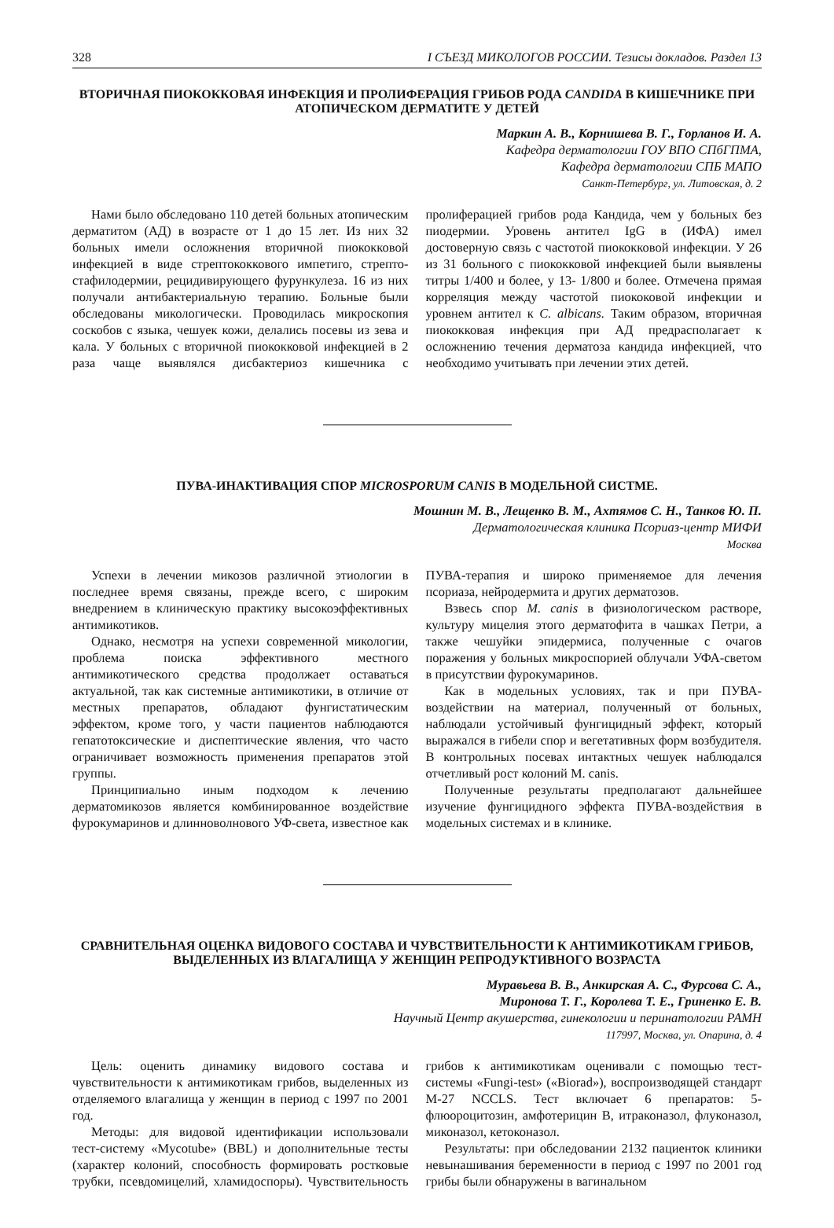328 I СЪЕЗД МИКОЛОГОВ РОССИИ. Тезисы докладов. Раздел 13
ВТОРИЧНАЯ ПИОКОККОВАЯ ИНФЕКЦИЯ И ПРОЛИФЕРАЦИЯ ГРИБОВ РОДА CANDIDA В КИШЕЧНИКЕ ПРИ АТОПИЧЕСКОМ ДЕРМАТИТЕ У ДЕТЕЙ
Маркин А. В., Корнишева В. Г., Горланов И. А.
Кафедра дерматологии ГОУ ВПО СПбГПМА,
Кафедра дерматологии СПБ МАПО
Санкт-Петербург, ул. Литовская, д. 2
Нами было обследовано 110 детей больных атопическим дерматитом (АД) в возрасте от 1 до 15 лет. Из них 32 больных имели осложнения вторичной пиококковой инфекцией в виде стрептококкового импетиго, стрепто-стафилодермии, рецидивирующего фурункулеза. 16 из них получали антибактериальную терапию. Больные были обследованы микологически. Проводилась микроскопия соскобов с языка, чешуек кожи, делались посевы из зева и кала. У больных с вторичной пиококковой инфекцией в 2 раза чаще выявлялся дисбактериоз кишечника с пролиферацией грибов рода Кандида, чем у больных без пиодермии. Уровень антител IgG в (ИФА) имел достоверную связь с частотой пиококковой инфекции. У 26 из 31 больного с пиококковой инфекцией были выявлены титры 1/400 и более, у 13- 1/800 и более. Отмечена прямая корреляция между частотой пиококовой инфекции и уровнем антител к C. albicans. Таким образом, вторичная пиококковая инфекция при АД предрасполагает к осложнению течения дерматоза кандида инфекцией, что необходимо учитывать при лечении этих детей.
ПУВА-ИНАКТИВАЦИЯ СПОР MICROSPORUM CANIS В МОДЕЛЬНОЙ СИСТМЕ.
Мошнин М. В., Лещенко В. М., Ахтямов С. Н., Танков Ю. П.
Дерматологическая клиника Псориаз-центр МИФИ
Москва
Успехи в лечении микозов различной этиологии в последнее время связаны, прежде всего, с широким внедрением в клиническую практику высокоэффективных антимикотиков.
Однако, несмотря на успехи современной микологии, проблема поиска эффективного местного антимикотического средства продолжает оставаться актуальной, так как системные антимикотики, в отличие от местных препаратов, обладают фунгистатическим эффектом, кроме того, у части пациентов наблюдаются гепатотоксические и диспептические явления, что часто ограничивает возможность применения препаратов этой группы.
Принципиально иным подходом к лечению дерматомикозов является комбинированное воздействие фурокумаринов и длинноволнового УФ-света, известное как ПУВА-терапия и широко применяемое для лечения псориаза, нейродермита и других дерматозов.
Взвесь спор M. canis в физиологическом растворе, культуру мицелия этого дерматофита в чашках Петри, а также чешуйки эпидермиса, полученные с очагов поражения у больных микроспорией облучали УФА-светом в присутствии фурокумаринов.
Как в модельных условиях, так и при ПУВА-воздействии на материал, полученный от больных, наблюдали устойчивый фунгицидный эффект, который выражался в гибели спор и вегетативных форм возбудителя. В контрольных посевах интактных чешуек наблюдался отчетливый рост колоний M. canis.
Полученные результаты предполагают дальнейшее изучение фунгицидного эффекта ПУВА-воздействия в модельных системах и в клинике.
СРАВНИТЕЛЬНАЯ ОЦЕНКА ВИДОВОГО СОСТАВА И ЧУВСТВИТЕЛЬНОСТИ К АНТИМИКОТИКАМ ГРИБОВ, ВЫДЕЛЕННЫХ ИЗ ВЛАГАЛИЩА У ЖЕНЩИН РЕПРОДУКТИВНОГО ВОЗРАСТА
Муравьева В. В., Анкирская А. С., Фурсова С. А.,
Миронова Т. Г., Королева Т. Е., Гриненко Е. В.
Научный Центр акушерства, гинекологии и перинатологии РАМН
117997, Москва, ул. Опарина, д. 4
Цель: оценить динамику видового состава и чувствительности к антимикотикам грибов, выделенных из отделяемого влагалища у женщин в период с 1997 по 2001 год.
Методы: для видовой идентификации использовали тест-систему «Mycotube» (BBL) и дополнительные тесты (характер колоний, способность формировать ростковые трубки, псевдомицелий, хламидоспоры). Чувствительность грибов к антимикотикам оценивали с помощью тест-системы «Fungi-test» («Biorad»), воспроизводящей стандарт M-27 NCCLS. Тест включает 6 препаратов: 5-флюороцитозин, амфотерицин B, итраконазол, флуконазол, миконазол, кетоконазол.
Результаты: при обследовании 2132 пациенток клиники невынашивания беременности в период с 1997 по 2001 год грибы были обнаружены в вагинальном